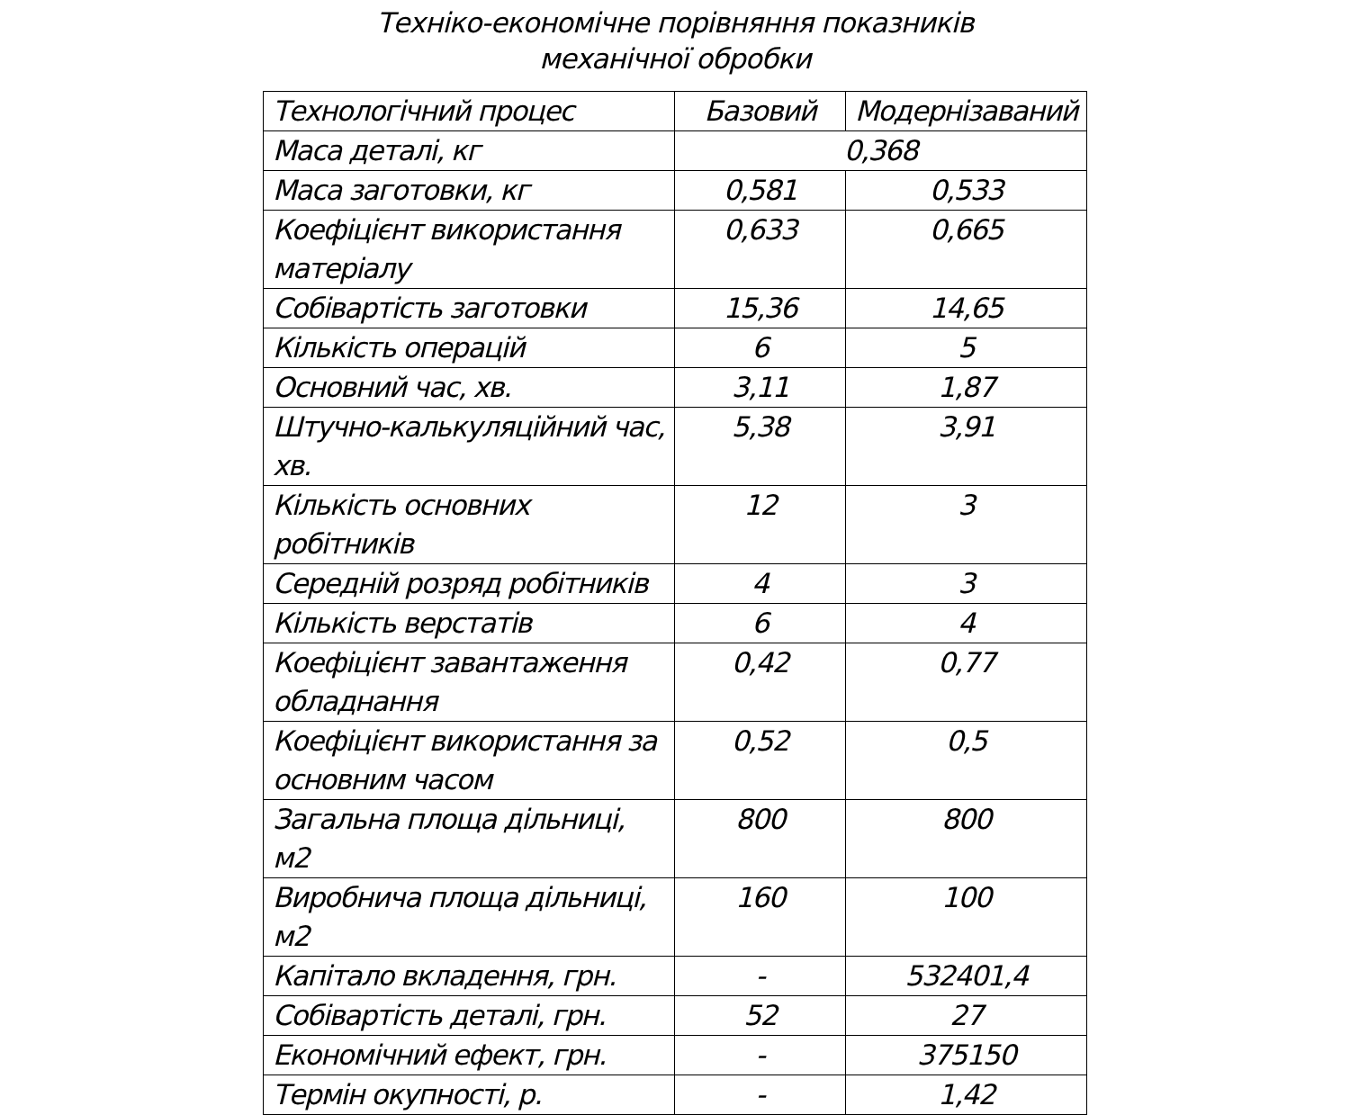Техніко-економічне порівняння показників
механічної обробки
| Технологічний процес | Базовий | Модернізаваний |
| Маса деталі, кг | 0,368 | |
| Маса заготовки, кг | 0,581 | 0,533 |
| Коефіцієнт використання матеріалу | 0,633 | 0,665 |
| Собівартість заготовки | 15,36 | 14,65 |
| Кількість операцій | 6 | 5 |
| Основний час, хв. | 3,11 | 1,87 |
| Штучно-калькуляційний час, хв. | 5,38 | 3,91 |
| Кількість основних робітників | 12 | 3 |
| Середній розряд робітників | 4 | 3 |
| Кількість верстатів | 6 | 4 |
| Коефіцієнт завантаження обладнання | 0,42 | 0,77 |
| Коефіцієнт використання за основним часом | 0,52 | 0,5 |
| Загальна площа дільниці, м2 | 800 | 800 |
| Виробнича площа дільниці, м2 | 160 | 100 |
| Капітало вкладення, грн. | - | 532401,4 |
| Собівартість деталі, грн. | 52 | 27 |
| Економічний ефект, грн. | - | 375150 |
| Термін окупності, р. | - | 1,42 |